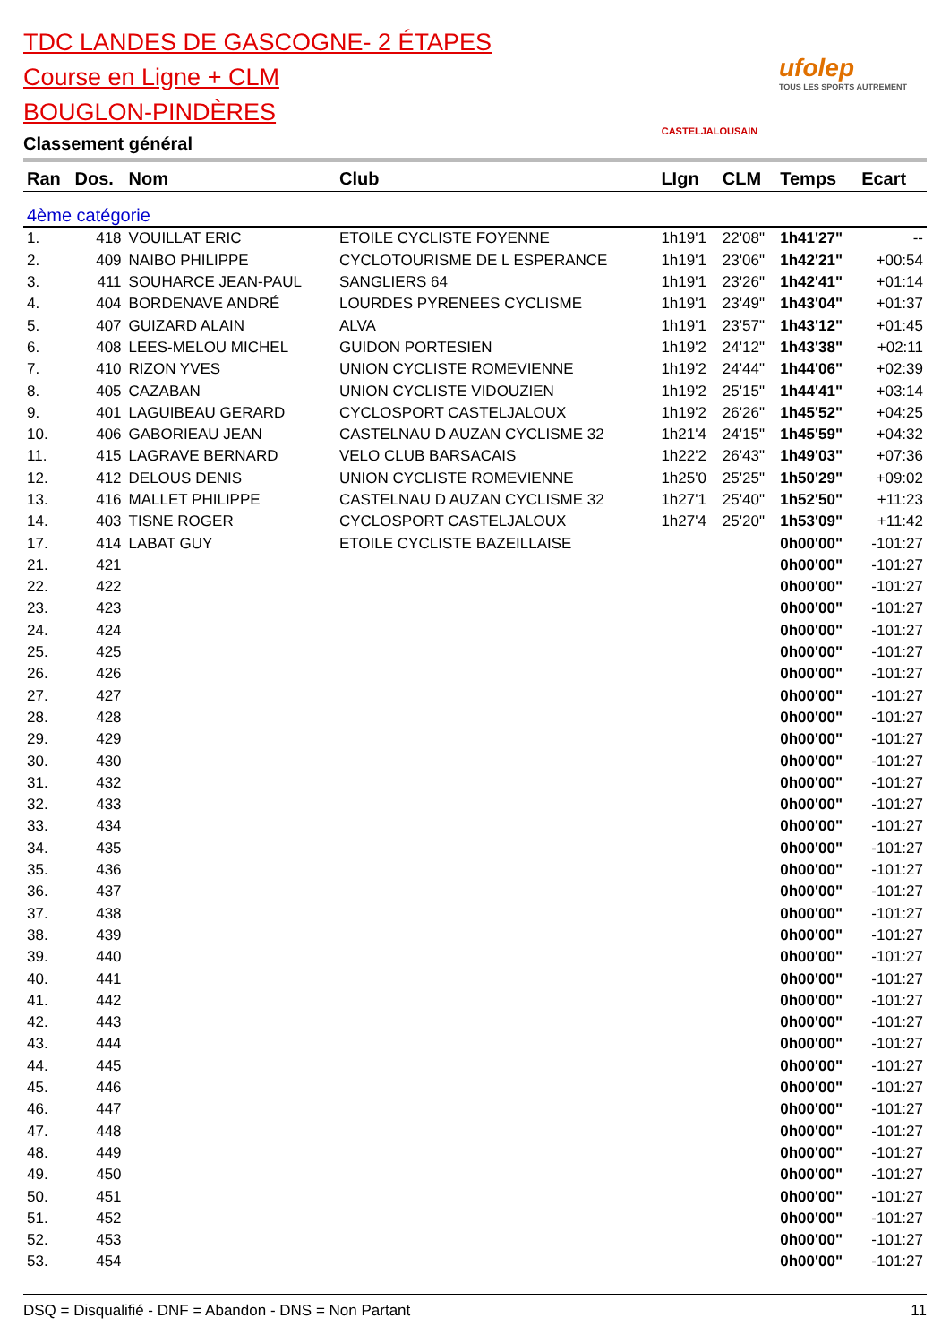TDC LANDES DE GASCOGNE- 2 ÉTAPES
Course en Ligne + CLM
BOUGLON-PINDÈRES
Classement général
CASTELJALOUSAIN
ufolep
TOUS LES SPORTS AUTREMENT
| Ran | Dos. | Nom | Club | LIgn | CLM | Temps | Ecart |
| --- | --- | --- | --- | --- | --- | --- | --- |
| 4ème catégorie | | | | | | | |
| 1. | 418 | VOUILLAT ERIC | ETOILE CYCLISTE FOYENNE | 1h19'1 | 22'08" | 1h41'27" | -- |
| 2. | 409 | NAIBO PHILIPPE | CYCLOTOURISME DE L ESPERANCE | 1h19'1 | 23'06" | 1h42'21" | +00:54 |
| 3. | 411 | SOUHARCE JEAN-PAUL | SANGLIERS 64 | 1h19'1 | 23'26" | 1h42'41" | +01:14 |
| 4. | 404 | BORDENAVE ANDRÉ | LOURDES PYRENEES CYCLISME | 1h19'1 | 23'49" | 1h43'04" | +01:37 |
| 5. | 407 | GUIZARD ALAIN | ALVA | 1h19'1 | 23'57" | 1h43'12" | +01:45 |
| 6. | 408 | LEES-MELOU MICHEL | GUIDON PORTESIEN | 1h19'2 | 24'12" | 1h43'38" | +02:11 |
| 7. | 410 | RIZON YVES | UNION CYCLISTE ROMEVIENNE | 1h19'2 | 24'44" | 1h44'06" | +02:39 |
| 8. | 405 | CAZABAN | UNION CYCLISTE VIDOUZIEN | 1h19'2 | 25'15" | 1h44'41" | +03:14 |
| 9. | 401 | LAGUIBEAU GERARD | CYCLOSPORT CASTELJALOUX | 1h19'2 | 26'26" | 1h45'52" | +04:25 |
| 10. | 406 | GABORIEAU JEAN | CASTELNAU D AUZAN CYCLISME 32 | 1h21'4 | 24'15" | 1h45'59" | +04:32 |
| 11. | 415 | LAGRAVE BERNARD | VELO CLUB BARSACAIS | 1h22'2 | 26'43" | 1h49'03" | +07:36 |
| 12. | 412 | DELOUS DENIS | UNION CYCLISTE ROMEVIENNE | 1h25'0 | 25'25" | 1h50'29" | +09:02 |
| 13. | 416 | MALLET PHILIPPE | CASTELNAU D AUZAN CYCLISME 32 | 1h27'1 | 25'40" | 1h52'50" | +11:23 |
| 14. | 403 | TISNE ROGER | CYCLOSPORT CASTELJALOUX | 1h27'4 | 25'20" | 1h53'09" | +11:42 |
| 17. | 414 | LABAT GUY | ETOILE CYCLISTE BAZEILLAISE | | | 0h00'00" | -101:27 |
| 21. | 421 | | | | | 0h00'00" | -101:27 |
| 22. | 422 | | | | | 0h00'00" | -101:27 |
| 23. | 423 | | | | | 0h00'00" | -101:27 |
| 24. | 424 | | | | | 0h00'00" | -101:27 |
| 25. | 425 | | | | | 0h00'00" | -101:27 |
| 26. | 426 | | | | | 0h00'00" | -101:27 |
| 27. | 427 | | | | | 0h00'00" | -101:27 |
| 28. | 428 | | | | | 0h00'00" | -101:27 |
| 29. | 429 | | | | | 0h00'00" | -101:27 |
| 30. | 430 | | | | | 0h00'00" | -101:27 |
| 31. | 432 | | | | | 0h00'00" | -101:27 |
| 32. | 433 | | | | | 0h00'00" | -101:27 |
| 33. | 434 | | | | | 0h00'00" | -101:27 |
| 34. | 435 | | | | | 0h00'00" | -101:27 |
| 35. | 436 | | | | | 0h00'00" | -101:27 |
| 36. | 437 | | | | | 0h00'00" | -101:27 |
| 37. | 438 | | | | | 0h00'00" | -101:27 |
| 38. | 439 | | | | | 0h00'00" | -101:27 |
| 39. | 440 | | | | | 0h00'00" | -101:27 |
| 40. | 441 | | | | | 0h00'00" | -101:27 |
| 41. | 442 | | | | | 0h00'00" | -101:27 |
| 42. | 443 | | | | | 0h00'00" | -101:27 |
| 43. | 444 | | | | | 0h00'00" | -101:27 |
| 44. | 445 | | | | | 0h00'00" | -101:27 |
| 45. | 446 | | | | | 0h00'00" | -101:27 |
| 46. | 447 | | | | | 0h00'00" | -101:27 |
| 47. | 448 | | | | | 0h00'00" | -101:27 |
| 48. | 449 | | | | | 0h00'00" | -101:27 |
| 49. | 450 | | | | | 0h00'00" | -101:27 |
| 50. | 451 | | | | | 0h00'00" | -101:27 |
| 51. | 452 | | | | | 0h00'00" | -101:27 |
| 52. | 453 | | | | | 0h00'00" | -101:27 |
| 53. | 454 | | | | | 0h00'00" | -101:27 |
DSQ = Disqualifié - DNF = Abandon - DNS = Non Partant 11